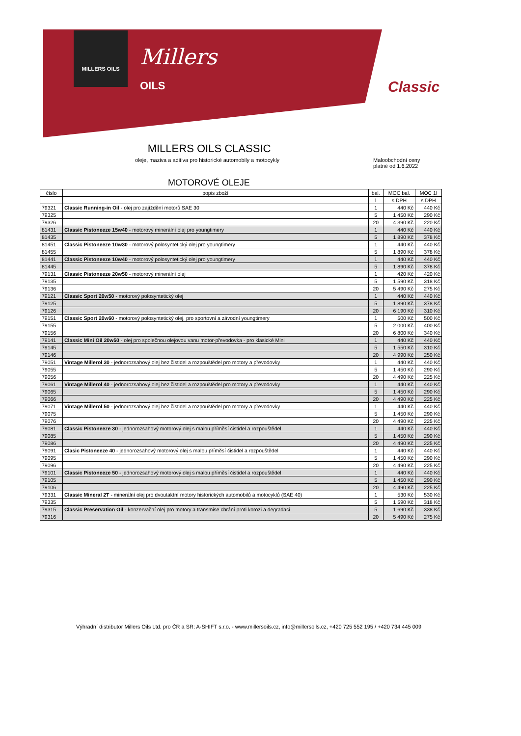MILLERS OILS
Millers
OILS
Classic
MILLERS OILS CLASSIC
oleje, maziva a aditiva pro historické automobily a motocykly
Maloobchodní ceny
platné od 1.6.2022
MOTOROVÉ OLEJE
| číslo | popis zboží | bal. | MOC bal. | MOC 1l |
| --- | --- | --- | --- | --- |
| | | l | s DPH | s DPH |
| 79321 | Classic Running-in Oil - olej pro zajíždění motorů SAE 30 | 1 | 440 Kč | 440 Kč |
| 79325 | | 5 | 1 450 Kč | 290 Kč |
| 79326 | | 20 | 4 390 Kč | 220 Kč |
| 81431 | Classic Pistoneeze 15w40 - motorový minerální olej pro youngtimery | 1 | 440 Kč | 440 Kč |
| 81435 | | 5 | 1 890 Kč | 378 Kč |
| 81451 | Classic Pistoneeze 10w30 - motorový polosyntetický olej pro youngtimery | 1 | 440 Kč | 440 Kč |
| 81455 | | 5 | 1 890 Kč | 378 Kč |
| 81441 | Classic Pistoneeze 10w40 - motorový polosyntetický olej pro youngtimery | 1 | 440 Kč | 440 Kč |
| 81445 | | 5 | 1 890 Kč | 378 Kč |
| 79131 | Classic Pistoneeze 20w50 - motorový minerální olej | 1 | 420 Kč | 420 Kč |
| 79135 | | 5 | 1 590 Kč | 318 Kč |
| 79136 | | 20 | 5 490 Kč | 275 Kč |
| 79121 | Classic Sport 20w50 - motorový polosyntetický olej | 1 | 440 Kč | 440 Kč |
| 79125 | | 5 | 1 890 Kč | 378 Kč |
| 79126 | | 20 | 6 190 Kč | 310 Kč |
| 79151 | Classic Sport 20w60 - motorový polosyntetický olej, pro sportovní a závodní youngtimery | 1 | 500 Kč | 500 Kč |
| 79155 | | 5 | 2 000 Kč | 400 Kč |
| 79156 | | 20 | 6 800 Kč | 340 Kč |
| 79141 | Classic Mini Oil 20w50 - olej pro společnou olejovou vanu motor-převodovka - pro klasické Mini | 1 | 440 Kč | 440 Kč |
| 79145 | | 5 | 1 550 Kč | 310 Kč |
| 79146 | | 20 | 4 990 Kč | 250 Kč |
| 79051 | Vintage Millerol 30 - jednorozsahový olej bez čistidel a rozpouštědel pro motory a převodovky | 1 | 440 Kč | 440 Kč |
| 79055 | | 5 | 1 450 Kč | 290 Kč |
| 79056 | | 20 | 4 490 Kč | 225 Kč |
| 79061 | Vintage Millerol 40 - jednorozsahový olej bez čistidel a rozpouštědel pro motory a převodovky | 1 | 440 Kč | 440 Kč |
| 79065 | | 5 | 1 450 Kč | 290 Kč |
| 79066 | | 20 | 4 490 Kč | 225 Kč |
| 79071 | Vintage Millerol 50 - jednorozsahový olej bez čistidel a rozpouštědel pro motory a převodovky | 1 | 440 Kč | 440 Kč |
| 79075 | | 5 | 1 450 Kč | 290 Kč |
| 79076 | | 20 | 4 490 Kč | 225 Kč |
| 79081 | Classic Pistoneeze 30 - jednorozsahový motorový olej s malou příměsí čistidel a rozpouštědel | 1 | 440 Kč | 440 Kč |
| 79085 | | 5 | 1 450 Kč | 290 Kč |
| 79086 | | 20 | 4 490 Kč | 225 Kč |
| 79091 | Clasic Pistoneeze 40 - jednorozsahový motorový olej s malou příměsí čistidel a rozpouštědel | 1 | 440 Kč | 440 Kč |
| 79095 | | 5 | 1 450 Kč | 290 Kč |
| 79096 | | 20 | 4 490 Kč | 225 Kč |
| 79101 | Classic Pistoneeze 50 - jednorozsahový motorový olej s malou příměsí čistidel a rozpouštědel | 1 | 440 Kč | 440 Kč |
| 79105 | | 5 | 1 450 Kč | 290 Kč |
| 79106 | | 20 | 4 490 Kč | 225 Kč |
| 79331 | Classic Mineral 2T - minerální olej pro dvoutaktní motory historických automobilů a motocyklů (SAE 40) | 1 | 530 Kč | 530 Kč |
| 79335 | | 5 | 1 590 Kč | 318 Kč |
| 79315 | Classic Preservation Oil - konzervační olej pro motory a transmise chrání proti korozi a degradaci | 5 | 1 690 Kč | 338 Kč |
| 79316 | | 20 | 5 490 Kč | 275 Kč |
Výhradní distributor Millers Oils Ltd. pro ČR a SR: A-SHIFT s.r.o. - www.millersoils.cz, info@millersoils.cz, +420 725 552 195 / +420 734 445 009